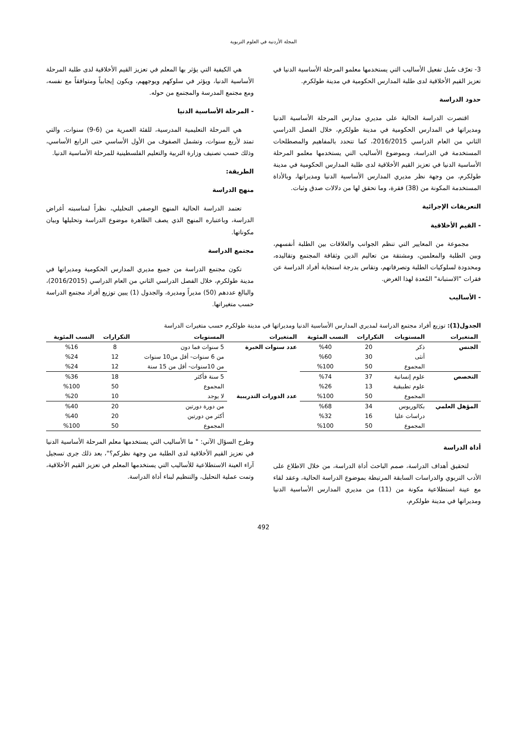المجلة الأردنية في العلوم التربوية
3- تعرّف سُبل تفعيل الأساليب التي يستخدمها معلمو المرحلة الأساسية الدنيا في تعزيز القيم الأخلاقية لدى طلبة المدارس الحكومية في مدينة طولكرم.
حدود الدراسة
اقتصرت الدراسة الحالية على مديري مدارس المرحلة الأساسية الدنيا ومديراتها في المدارس الحكومية في مدينة طولكرم، خلال الفصل الدراسي الثاني من العام الدراسي 2016/2015، كما تتحدد بالمفاهيم والمصطلحات المستخدمة في الدراسة، وبموضوع الأساليب التي يستخدمها معلمو المرحلة الأساسية الدنيا في تعزيز القيم الأخلاقية لدى طلبة المدارس الحكومية في مدينة طولكرم، من وجهة نظر مديري المدارس الأساسية الدنيا ومديراتها، وبالأداة المستخدمة المكونة من (38) فقرة، وما تحقق لها من دلالات صدق وثبات.
التعريفات الإجرائية
- القيم الأخلاقية
مجموعة من المعايير التي تنظم الجوانب والعلاقات بين الطلبة أنفسهم، وبين الطلبة والمعلمين، ومشتقة من تعاليم الدين وثقافة المجتمع وتقاليده، ومحدودة لسلوكيات الطلبة وتصرفاتهم، وتقاس بدرجة استجابة أفراد الدراسة عن فقرات "الاستبانة" المُعدة لهذا الغرض.
- الأساليب
هي الكيفية التي يؤثر بها المعلم في تعزيز القيم الأخلاقية لدى طلبة المرحلة الأساسية الدنيا، ويؤثر في سلوكهم ويوجههم، ويكون إيجابياً ومتوافقاً مع نفسه، ومع مجتمع المدرسة والمجتمع من حوله.
- المرحلة الأساسية الدنيا
هي المرحلة التعليمية المدرسية، للفئة العمرية من (6-9) سنوات، والتي تمتد لأربع سنوات، وتشمل الصفوف من الأول الأساسي حتى الرابع الأساسي، وذلك حسب تصنيف وزارة التربية والتعليم الفلسطينية للمرحلة الأساسية الدنيا.
الطريقة:
منهج الدراسة
تعتمد الدراسة الحالية المنهج الوصفي التحليلي، نظراً لمناسبته أغراض الدراسة، وباعتباره المنهج الذي يصف الظاهرة موضوع الدراسة وتحليلها وبيان مكوناتها.
مجتمع الدراسة
تكون مجتمع الدراسة من جميع مديري المدارس الحكومية ومديراتها في مدينة طولكرم، خلال الفصل الدراسي الثاني من العام الدراسي (2016/2015)، والبالغ عددهم (50) مديراً ومديرة، والجدول (1) يبين توزيع أفراد مجتمع الدراسة حسب متغيراتها.
الجدول(1): توزيع أفراد مجتمع الدراسة لمديري المدارس الأساسية الدنيا ومديراتها في مدينة طولكرم حسب متغيرات الدراسة
| المتغيرات | المستويات | التكرارات | النسب المئوية | المتغيرات | المستويات | التكرارات | النسب المئوية |
| --- | --- | --- | --- | --- | --- | --- | --- |
| الجنس | ذكر | 20 | %40 | عدد سنوات الخبرة | 5 سنوات فما دون | 8 | %16 |
| | أنثى | 30 | %60 | | من 6 سنوات- أقل من10 سنوات | 12 | %24 |
| | المجموع | 50 | %100 | | من 10سنوات- أقل من 15 سنة | 12 | %24 |
| التخصص | علوم إنسانية | 37 | %74 | | 5 سنة فأكثر | 18 | %36 |
| | علوم تطبيقية | 13 | %26 | | المجموع | 50 | %100 |
| | المجموع | 50 | %100 | عدد الدورات التدريبية | لا يوجد | 10 | %20 |
| المؤهل العلمي | بكالوريوس | 34 | %68 | | من دورة دورتين | 20 | %40 |
| | دراسات عليا | 16 | %32 | | أكثر من دورتين | 20 | %40 |
| | المجموع | 50 | %100 | | المجموع | 50 | %100 |
أداة الدراسة
لتحقيق أهداف الدراسة، صمم الباحث أداة الدراسة، من خلال الاطلاع على الأدب التربوي والدراسات السابقة المرتبطة بموضوع الدراسة الحالية، وعقد لقاء مع عينة استطلاعية مكونة من (11) من مديري المدارس الأساسية الدنيا ومديراتها في مدينة طولكرم،
وطرح السؤال الآتي: " ما الأساليب التي يستخدمها معلم المرحلة الأساسية الدنيا في تعزيز القيم الأخلاقية لدى الطلبة من وجهة نظركم؟"، بعد ذلك جرى تسجيل آراء العينة الاستطلاعية للأساليب التي يستخدمها المعلم في تعزيز القيم الأخلاقية، وتمت عملية التحليل، والتنظيم لبناء أداة الدراسة.
492